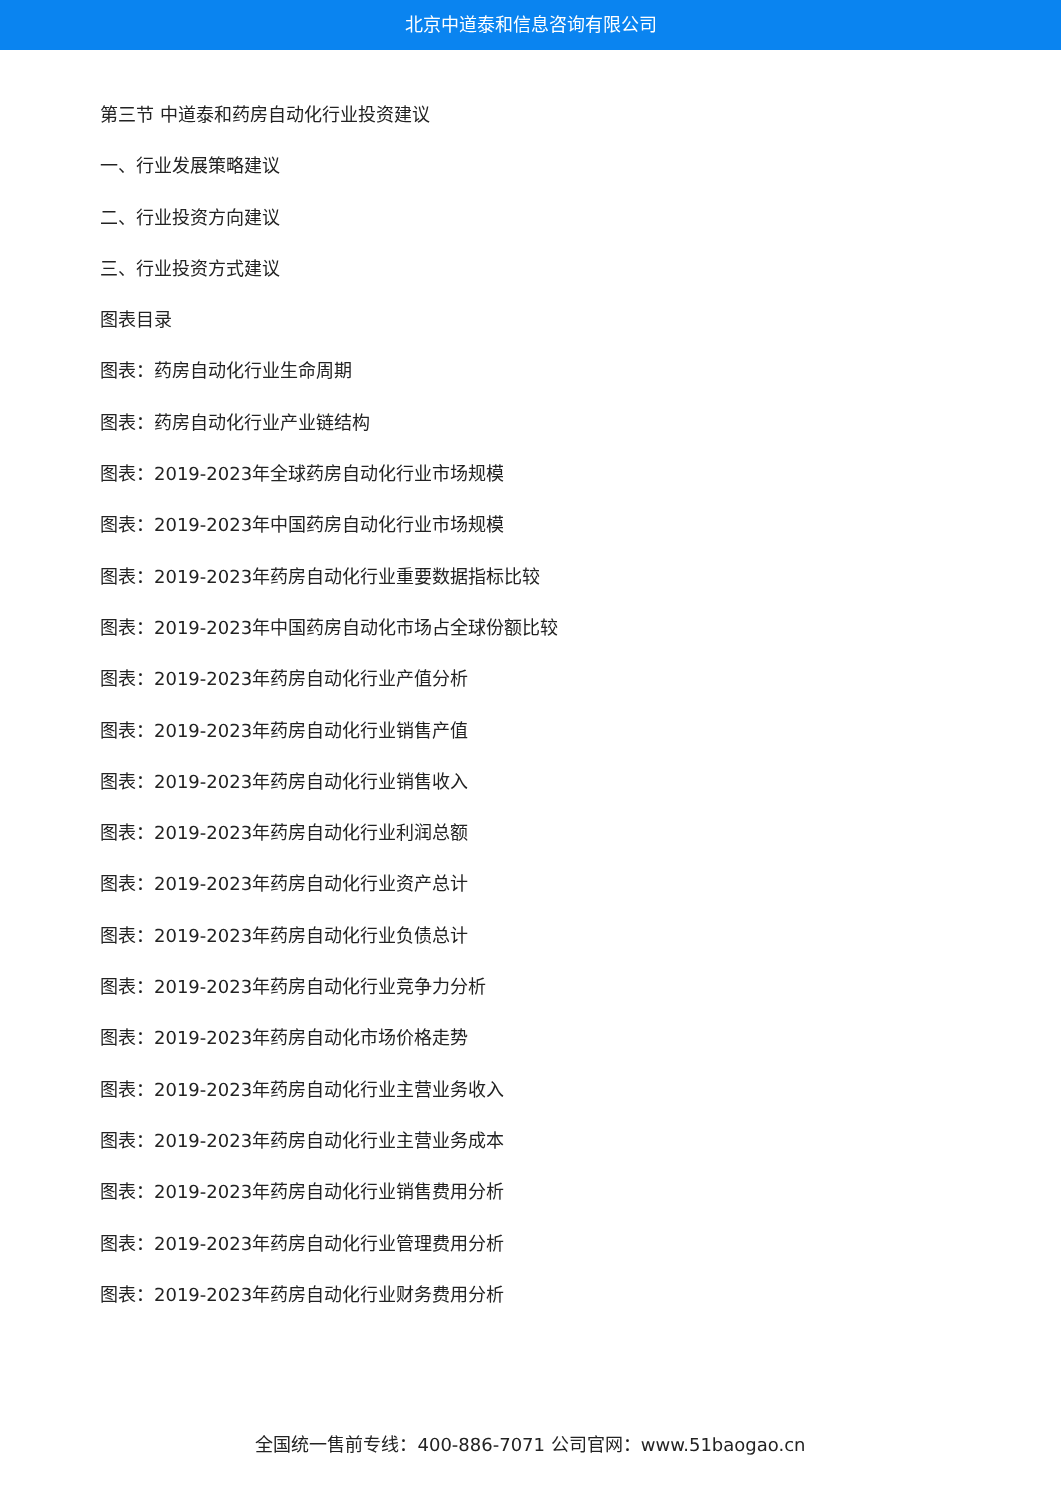北京中道泰和信息咨询有限公司
第三节 中道泰和药房自动化行业投资建议
一、行业发展策略建议
二、行业投资方向建议
三、行业投资方式建议
图表目录
图表：药房自动化行业生命周期
图表：药房自动化行业产业链结构
图表：2019-2023年全球药房自动化行业市场规模
图表：2019-2023年中国药房自动化行业市场规模
图表：2019-2023年药房自动化行业重要数据指标比较
图表：2019-2023年中国药房自动化市场占全球份额比较
图表：2019-2023年药房自动化行业产值分析
图表：2019-2023年药房自动化行业销售产值
图表：2019-2023年药房自动化行业销售收入
图表：2019-2023年药房自动化行业利润总额
图表：2019-2023年药房自动化行业资产总计
图表：2019-2023年药房自动化行业负债总计
图表：2019-2023年药房自动化行业竞争力分析
图表：2019-2023年药房自动化市场价格走势
图表：2019-2023年药房自动化行业主营业务收入
图表：2019-2023年药房自动化行业主营业务成本
图表：2019-2023年药房自动化行业销售费用分析
图表：2019-2023年药房自动化行业管理费用分析
图表：2019-2023年药房自动化行业财务费用分析
全国统一售前专线：400-886-7071 公司官网：www.51baogao.cn